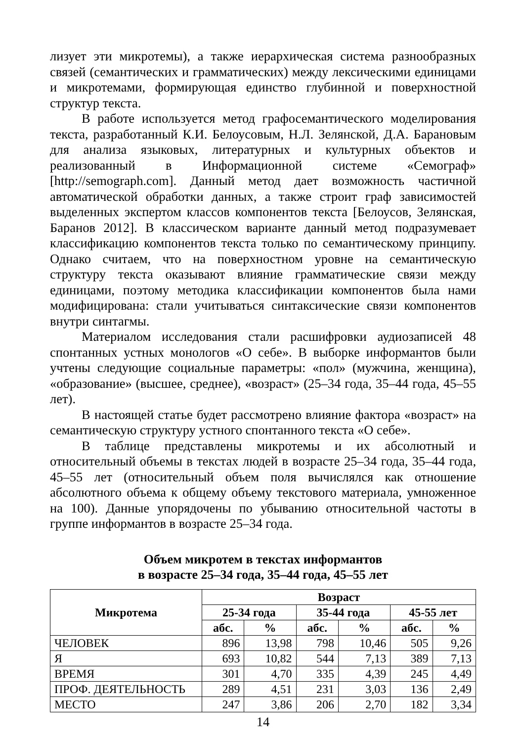лизует эти микротемы), а также иерархическая система разнообразных связей (семантических и грамматических) между лексическими единицами и микротемами, формирующая единство глубинной и поверхностной структур текста.
В работе используется метод графосемантического моделирования текста, разработанный К.И. Белоусовым, Н.Л. Зелянской, Д.А. Барановым для анализа языковых, литературных и культурных объектов и реализованный в Информационной системе «Семограф» [http://semograph.com]. Данный метод дает возможность частичной автоматической обработки данных, а также строит граф зависимостей выделенных экспертом классов компонентов текста [Белоусов, Зелянская, Баранов 2012]. В классическом варианте данный метод подразумевает классификацию компонентов текста только по семантическому принципу. Однако считаем, что на поверхностном уровне на семантическую структуру текста оказывают влияние грамматические связи между единицами, поэтому методика классификации компонентов была нами модифицирована: стали учитываться синтаксические связи компонентов внутри синтагмы.
Материалом исследования стали расшифровки аудиозаписей 48 спонтанных устных монологов «О себе». В выборке информантов были учтены следующие социальные параметры: «пол» (мужчина, женщина), «образование» (высшее, среднее), «возраст» (25–34 года, 35–44 года, 45–55 лет).
В настоящей статье будет рассмотрено влияние фактора «возраст» на семантическую структуру устного спонтанного текста «О себе».
В таблице представлены микротемы и их абсолютный и относительный объемы в текстах людей в возрасте 25–34 года, 35–44 года, 45–55 лет (относительный объем поля вычислялся как отношение абсолютного объема к общему объему текстового материала, умноженное на 100). Данные упорядочены по убыванию относительной частоты в группе информантов в возрасте 25–34 года.
Объем микротем в текстах информантов
в возрасте 25–34 года, 35–44 года, 45–55 лет
| Микротема | Возраст | | | | | |
| --- | --- | --- | --- | --- | --- | --- |
| | 25-34 года | | 35-44 года | | 45-55 лет | |
| | абс. | % | абс. | % | абс. | % |
| ЧЕЛОВЕК | 896 | 13,98 | 798 | 10,46 | 505 | 9,26 |
| Я | 693 | 10,82 | 544 | 7,13 | 389 | 7,13 |
| ВРЕМЯ | 301 | 4,70 | 335 | 4,39 | 245 | 4,49 |
| ПРОФ. ДЕЯТЕЛЬНОСТЬ | 289 | 4,51 | 231 | 3,03 | 136 | 2,49 |
| МЕСТО | 247 | 3,86 | 206 | 2,70 | 182 | 3,34 |
14